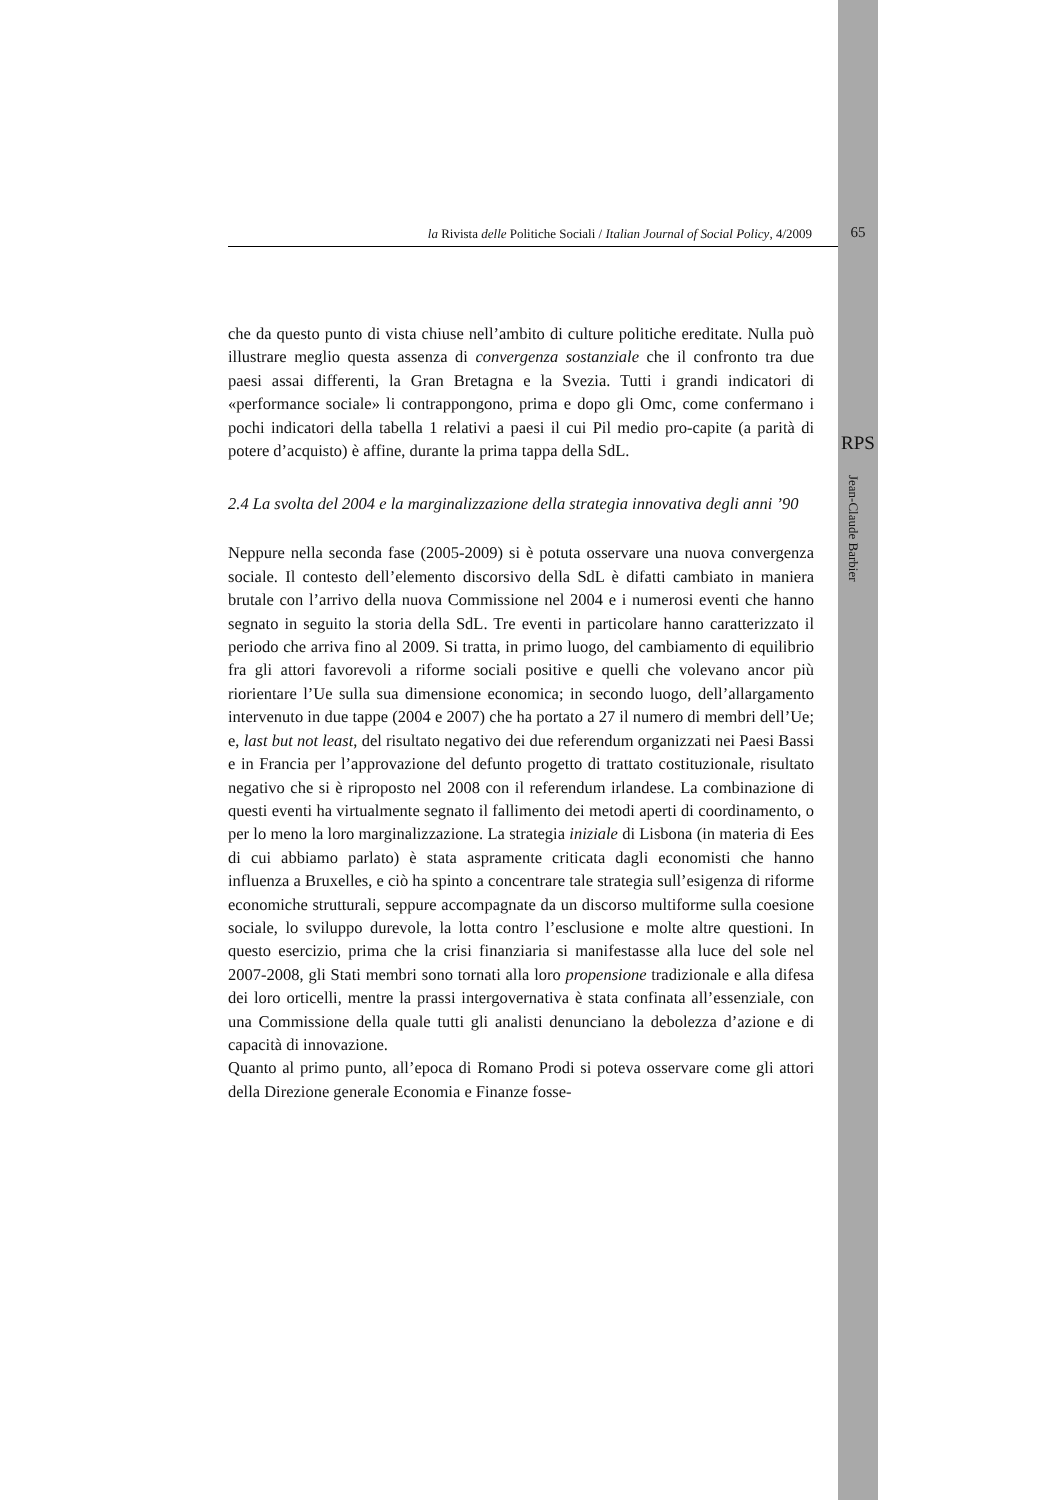la Rivista delle Politiche Sociali / Italian Journal of Social Policy, 4/2009 65
RPS
Jean-Claude Barbier
che da questo punto di vista chiuse nell’ambito di culture politiche ereditate. Nulla può illustrare meglio questa assenza di convergenza sostanziale che il confronto tra due paesi assai differenti, la Gran Bretagna e la Svezia. Tutti i grandi indicatori di «performance sociale» li contrappongono, prima e dopo gli Omc, come confermano i pochi indicatori della tabella 1 relativi a paesi il cui Pil medio pro-capite (a parità di potere d’acquisto) è affine, durante la prima tappa della SdL.
2.4 La svolta del 2004 e la marginalizzazione della strategia innovativa degli anni ’90
Neppure nella seconda fase (2005-2009) si è potuta osservare una nuova convergenza sociale. Il contesto dell’elemento discorsivo della SdL è difatti cambiato in maniera brutale con l’arrivo della nuova Commissione nel 2004 e i numerosi eventi che hanno segnato in seguito la storia della SdL. Tre eventi in particolare hanno caratterizzato il periodo che arriva fino al 2009. Si tratta, in primo luogo, del cambiamento di equilibrio fra gli attori favorevoli a riforme sociali positive e quelli che volevano ancor più riorientare l’Ue sulla sua dimensione economica; in secondo luogo, dell’allargamento intervenuto in due tappe (2004 e 2007) che ha portato a 27 il numero di membri dell’Ue; e, last but not least, del risultato negativo dei due referendum organizzati nei Paesi Bassi e in Francia per l’approvazione del defunto progetto di trattato costituzionale, risultato negativo che si è riproposto nel 2008 con il referendum irlandese. La combinazione di questi eventi ha virtualmente segnato il fallimento dei metodi aperti di coordinamento, o per lo meno la loro marginalizzazione. La strategia iniziale di Lisbona (in materia di Ees di cui abbiamo parlato) è stata aspramente criticata dagli economisti che hanno influenza a Bruxelles, e ciò ha spinto a concentrare tale strategia sull’esigenza di riforme economiche strutturali, seppure accompagnate da un discorso multiforme sulla coesione sociale, lo sviluppo durevole, la lotta contro l’esclusione e molte altre questioni. In questo esercizio, prima che la crisi finanziaria si manifestasse alla luce del sole nel 2007-2008, gli Stati membri sono tornati alla loro propensione tradizionale e alla difesa dei loro orticelli, mentre la prassi intergovernativa è stata confinata all’essenziale, con una Commissione della quale tutti gli analisti denunciano la debolezza d’azione e di capacità di innovazione.
Quanto al primo punto, all’epoca di Romano Prodi si poteva osservare come gli attori della Direzione generale Economia e Finanze fosse-